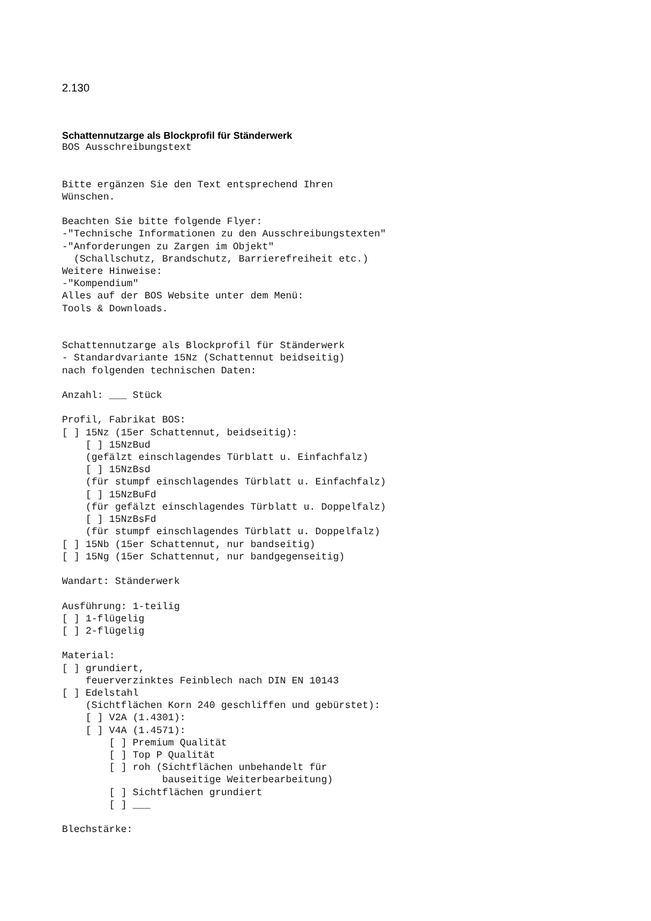2.130
Schattennutzarge als Blockprofil für Ständerwerk
BOS Ausschreibungstext


Bitte ergänzen Sie den Text entsprechend Ihren
Wünschen.

Beachten Sie bitte folgende Flyer:
-"Technische Informationen zu den Ausschreibungstexten"
-"Anforderungen zu Zargen im Objekt"
  (Schallschutz, Brandschutz, Barrierefreiheit etc.)
Weitere Hinweise:
-"Kompendium"
Alles auf der BOS Website unter dem Menü:
Tools & Downloads.


Schattennutzarge als Blockprofil für Ständerwerk
- Standardvariante 15Nz (Schattennut beidseitig)
nach folgenden technischen Daten:

Anzahl: ___ Stück

Profil, Fabrikat BOS:
[ ] 15Nz (15er Schattennut, beidseitig):
    [ ] 15NzBud
    (gefälzt einschlagendes Türblatt u. Einfachfalz)
    [ ] 15NzBsd
    (für stumpf einschlagendes Türblatt u. Einfachfalz)
    [ ] 15NzBuFd
    (für gefälzt einschlagendes Türblatt u. Doppelfalz)
    [ ] 15NzBsFd
    (für stumpf einschlagendes Türblatt u. Doppelfalz)
[ ] 15Nb (15er Schattennut, nur bandseitig)
[ ] 15Ng (15er Schattennut, nur bandgegenseitig)

Wandart: Ständerwerk

Ausführung: 1-teilig
[ ] 1-flügelig
[ ] 2-flügelig

Material:
[ ] grundiert,
    feuerverzinktes Feinblech nach DIN EN 10143
[ ] Edelstahl
    (Sichtflächen Korn 240 geschliffen und gebürstet):
    [ ] V2A (1.4301):
    [ ] V4A (1.4571):
        [ ] Premium Qualität
        [ ] Top P Qualität
        [ ] roh (Sichtflächen unbehandelt für
                 bauseitige Weiterbearbeitung)
        [ ] Sichtflächen grundiert
        [ ] ___

Blechstärke: